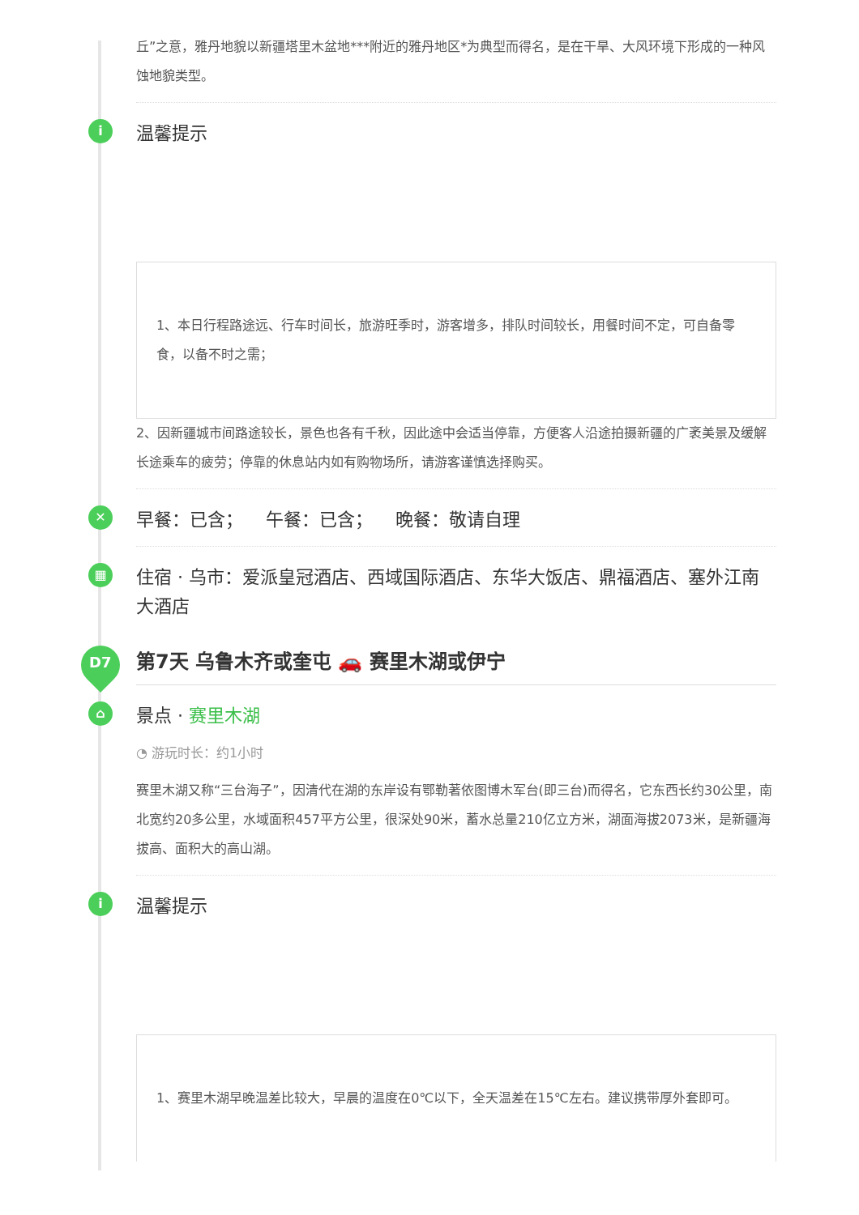丘”之意，雅丹地貌以新疆塔里木盆地***附近的雅丹地区*为典型而得名，是在干旱、大风环境下形成的一种风蚀地貌类型。
i
温馨提示
1、本日行程路途远、行车时间长，旅游旺季时，游客增多，排队时间较长，用餐时间不定，可自备零食，以备不时之需；
2、因新疆城市间路途较长，景色也各有千秋，因此途中会适当停靠，方便客人沿途拍摄新疆的广袤美景及缓解长途乘车的疲劳；停靠的休息站内如有购物场所，请游客谨慎选择购买。
✕
早餐：已含； 午餐：已含； 晚餐：敬请自理
▦
住宿 · 乌市：爱派皇冠酒店、西域国际酒店、东华大饭店、鼎福酒店、塞外江南大酒店
D7
第7天 乌鲁木齐或奎屯 🚗 赛里木湖或伊宁
⌂
景点 · 赛里木湖
◔ 游玩时长：约1小时
赛里木湖又称“三台海子”，因清代在湖的东岸设有鄂勒著依图博木军台(即三台)而得名，它东西长约30公里，南北宽约20多公里，水域面积457平方公里，很深处90米，蓄水总量210亿立方米，湖面海拔2073米，是新疆海拔高、面积大的高山湖。
i
温馨提示
1、赛里木湖早晚温差比较大，早晨的温度在0℃以下，全天温差在15℃左右。建议携带厚外套即可。